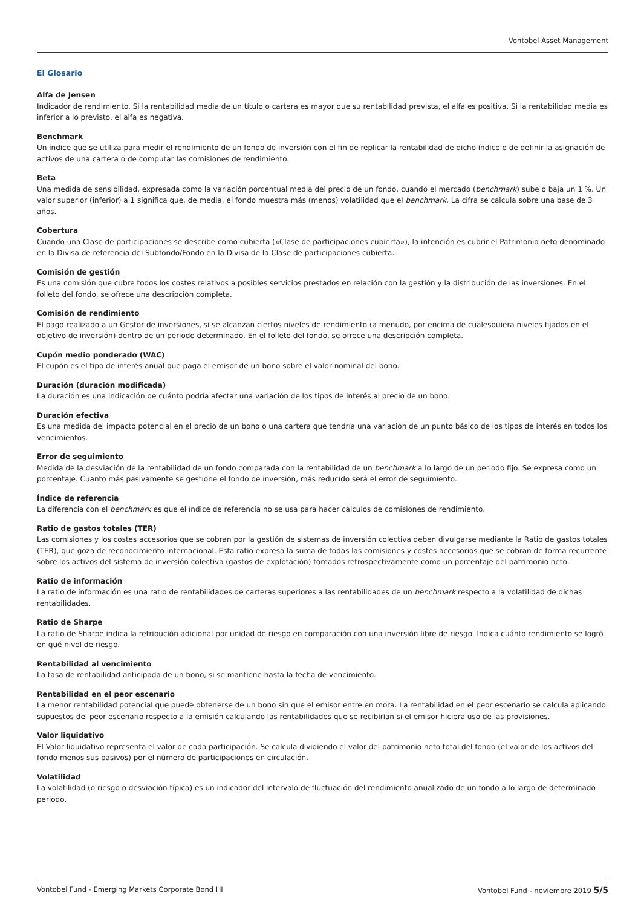Vontobel Asset Management
El Glosario
Alfa de Jensen
Indicador de rendimiento. Si la rentabilidad media de un título o cartera es mayor que su rentabilidad prevista, el alfa es positiva. Si la rentabilidad media es inferior a lo previsto, el alfa es negativa.
Benchmark
Un índice que se utiliza para medir el rendimiento de un fondo de inversión con el fin de replicar la rentabilidad de dicho índice o de definir la asignación de activos de una cartera o de computar las comisiones de rendimiento.
Beta
Una medida de sensibilidad, expresada como la variación porcentual media del precio de un fondo, cuando el mercado (benchmark) sube o baja un 1 %. Un valor superior (inferior) a 1 significa que, de media, el fondo muestra más (menos) volatilidad que el benchmark. La cifra se calcula sobre una base de 3 años.
Cobertura
Cuando una Clase de participaciones se describe como cubierta («Clase de participaciones cubierta»), la intención es cubrir el Patrimonio neto denominado en la Divisa de referencia del Subfondo/Fondo en la Divisa de la Clase de participaciones cubierta.
Comisión de gestión
Es una comisión que cubre todos los costes relativos a posibles servicios prestados en relación con la gestión y la distribución de las inversiones. En el folleto del fondo, se ofrece una descripción completa.
Comisión de rendimiento
El pago realizado a un Gestor de inversiones, si se alcanzan ciertos niveles de rendimiento (a menudo, por encima de cualesquiera niveles fijados en el objetivo de inversión) dentro de un periodo determinado. En el folleto del fondo, se ofrece una descripción completa.
Cupón medio ponderado (WAC)
El cupón es el tipo de interés anual que paga el emisor de un bono sobre el valor nominal del bono.
Duración (duración modificada)
La duración es una indicación de cuánto podría afectar una variación de los tipos de interés al precio de un bono.
Duración efectiva
Es una medida del impacto potencial en el precio de un bono o una cartera que tendría una variación de un punto básico de los tipos de interés en todos los vencimientos.
Error de seguimiento
Medida de la desviación de la rentabilidad de un fondo comparada con la rentabilidad de un benchmark a lo largo de un periodo fijo. Se expresa como un porcentaje. Cuanto más pasivamente se gestione el fondo de inversión, más reducido será el error de seguimiento.
Índice de referencia
La diferencia con el benchmark es que el índice de referencia no se usa para hacer cálculos de comisiones de rendimiento.
Ratio de gastos totales (TER)
Las comisiones y los costes accesorios que se cobran por la gestión de sistemas de inversión colectiva deben divulgarse mediante la Ratio de gastos totales (TER), que goza de reconocimiento internacional. Esta ratio expresa la suma de todas las comisiones y costes accesorios que se cobran de forma recurrente sobre los activos del sistema de inversión colectiva (gastos de explotación) tomados retrospectivamente como un porcentaje del patrimonio neto.
Ratio de información
La ratio de información es una ratio de rentabilidades de carteras superiores a las rentabilidades de un benchmark respecto a la volatilidad de dichas rentabilidades.
Ratio de Sharpe
La ratio de Sharpe indica la retribución adicional por unidad de riesgo en comparación con una inversión libre de riesgo. Indica cuánto rendimiento se logró en qué nivel de riesgo.
Rentabilidad al vencimiento
La tasa de rentabilidad anticipada de un bono, si se mantiene hasta la fecha de vencimiento.
Rentabilidad en el peor escenario
La menor rentabilidad potencial que puede obtenerse de un bono sin que el emisor entre en mora. La rentabilidad en el peor escenario se calcula aplicando supuestos del peor escenario respecto a la emisión calculando las rentabilidades que se recibirían si el emisor hiciera uso de las provisiones.
Valor liquidativo
El Valor liquidativo representa el valor de cada participación. Se calcula dividiendo el valor del patrimonio neto total del fondo (el valor de los activos del fondo menos sus pasivos) por el número de participaciones en circulación.
Volatilidad
La volatilidad (o riesgo o desviación típica) es un indicador del intervalo de fluctuación del rendimiento anualizado de un fondo a lo largo de determinado periodo.
Vontobel Fund - Emerging Markets Corporate Bond HI Vontobel Fund - noviembre 2019 5/5